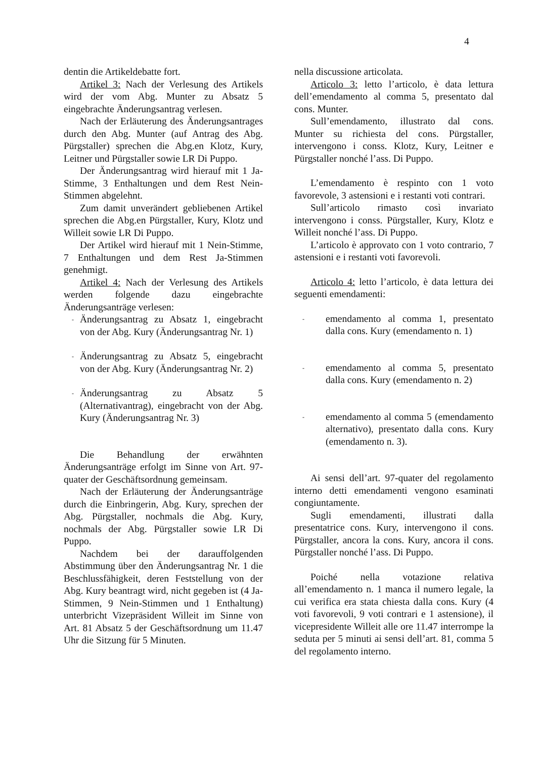4
dentin die Artikeldebatte fort.
Artikel 3: Nach der Verlesung des Artikels wird der vom Abg. Munter zu Absatz 5 eingebrachte Änderungsantrag verlesen.
Nach der Erläuterung des Änderungsantrages durch den Abg. Munter (auf Antrag des Abg. Pürgstaller) sprechen die Abg.en Klotz, Kury, Leitner und Pürgstaller sowie LR Di Puppo.
Der Änderungsantrag wird hierauf mit 1 Ja-Stimme, 3 Enthaltungen und dem Rest Nein-Stimmen abgelehnt.
Zum damit unverändert gebliebenen Artikel sprechen die Abg.en Pürgstaller, Kury, Klotz und Willeit sowie LR Di Puppo.
Der Artikel wird hierauf mit 1 Nein-Stimme, 7 Enthaltungen und dem Rest Ja-Stimmen genehmigt.
Artikel 4: Nach der Verlesung des Artikels werden folgende dazu eingebrachte Änderungsanträge verlesen:
-
Änderungsantrag zu Absatz 1, eingebracht von der Abg. Kury (Änderungsantrag Nr. 1)
-
Änderungsantrag zu Absatz 5, eingebracht von der Abg. Kury (Änderungsantrag Nr. 2)
-
Änderungsantrag zu Absatz 5 (Alternativantrag), eingebracht von der Abg. Kury (Änderungsantrag Nr. 3)
Die Behandlung der erwähnten Änderungsanträge erfolgt im Sinne von Art. 97-quater der Geschäftsordnung gemeinsam.
Nach der Erläuterung der Änderungsanträge durch die Einbringerin, Abg. Kury, sprechen der Abg. Pürgstaller, nochmals die Abg. Kury, nochmals der Abg. Pürgstaller sowie LR Di Puppo.
Nachdem bei der darauffolgenden Abstimmung über den Änderungsantrag Nr. 1 die Beschlussfähigkeit, deren Feststellung von der Abg. Kury beantragt wird, nicht gegeben ist (4 Ja-Stimmen, 9 Nein-Stimmen und 1 Enthaltung) unterbricht Vizepräsident Willeit im Sinne von Art. 81 Absatz 5 der Geschäftsordnung um 11.47 Uhr die Sitzung für 5 Minuten.
nella discussione articolata.
Articolo 3: letto l’articolo, è data lettura dell’emendamento al comma 5, presentato dal cons. Munter.
Sull’emendamento, illustrato dal cons. Munter su richiesta del cons. Pürgstaller, intervengono i conss. Klotz, Kury, Leitner e Pürgstaller nonché l’ass. Di Puppo.
L’emendamento è respinto con 1 voto favorevole, 3 astensioni e i restanti voti contrari.
Sull’articolo rimasto così invariato intervengono i conss. Pürgstaller, Kury, Klotz e Willeit nonché l’ass. Di Puppo.
L’articolo è approvato con 1 voto contrario, 7 astensioni e i restanti voti favorevoli.
Articolo 4: letto l’articolo, è data lettura dei seguenti emendamenti:
-
emendamento al comma 1, presentato dalla cons. Kury (emendamento n. 1)
-
emendamento al comma 5, presentato dalla cons. Kury (emendamento n. 2)
-
emendamento al comma 5 (emendamento alternativo), presentato dalla cons. Kury (emendamento n. 3).
Ai sensi dell’art. 97-quater del regolamento interno detti emendamenti vengono esaminati congiuntamente.
Sugli emendamenti, illustrati dalla presentatrice cons. Kury, intervengono il cons. Pürgstaller, ancora la cons. Kury, ancora il cons. Pürgstaller nonché l’ass. Di Puppo.
Poiché nella votazione relativa all’emendamento n. 1 manca il numero legale, la cui verifica era stata chiesta dalla cons. Kury (4 voti favorevoli, 9 voti contrari e 1 astensione), il vicepresidente Willeit alle ore 11.47 interrompe la seduta per 5 minuti ai sensi dell’art. 81, comma 5 del regolamento interno.